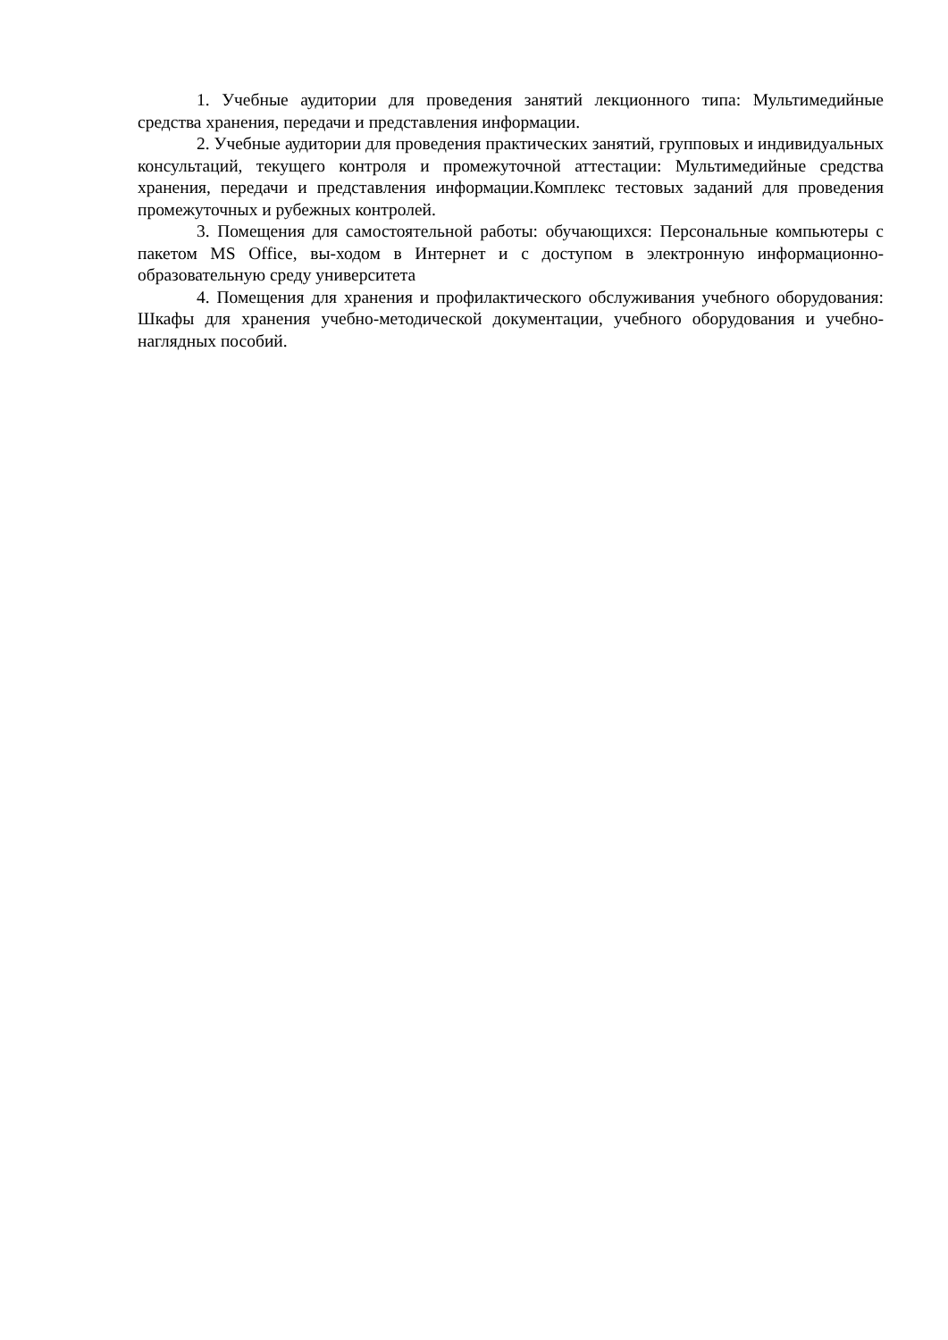1. Учебные аудитории для проведения занятий лекционного типа: Мультимедийные средства хранения, передачи и представления информации.
2. Учебные аудитории для проведения практических занятий, групповых и индивидуальных консультаций, текущего контроля и промежуточной аттестации: Мультимедийные средства хранения, передачи и представления информации.Комплекс тестовых заданий для проведения промежуточных и рубежных контролей.
3. Помещения для самостоятельной работы: обучающихся: Персональные компьютеры с пакетом MS Office, вы-ходом в Интернет и с доступом в электронную информационно-образовательную среду университета
4. Помещения для хранения и профилактического обслуживания учебного оборудования: Шкафы для хранения учебно-методической документации, учебного оборудования и учебно-наглядных пособий.